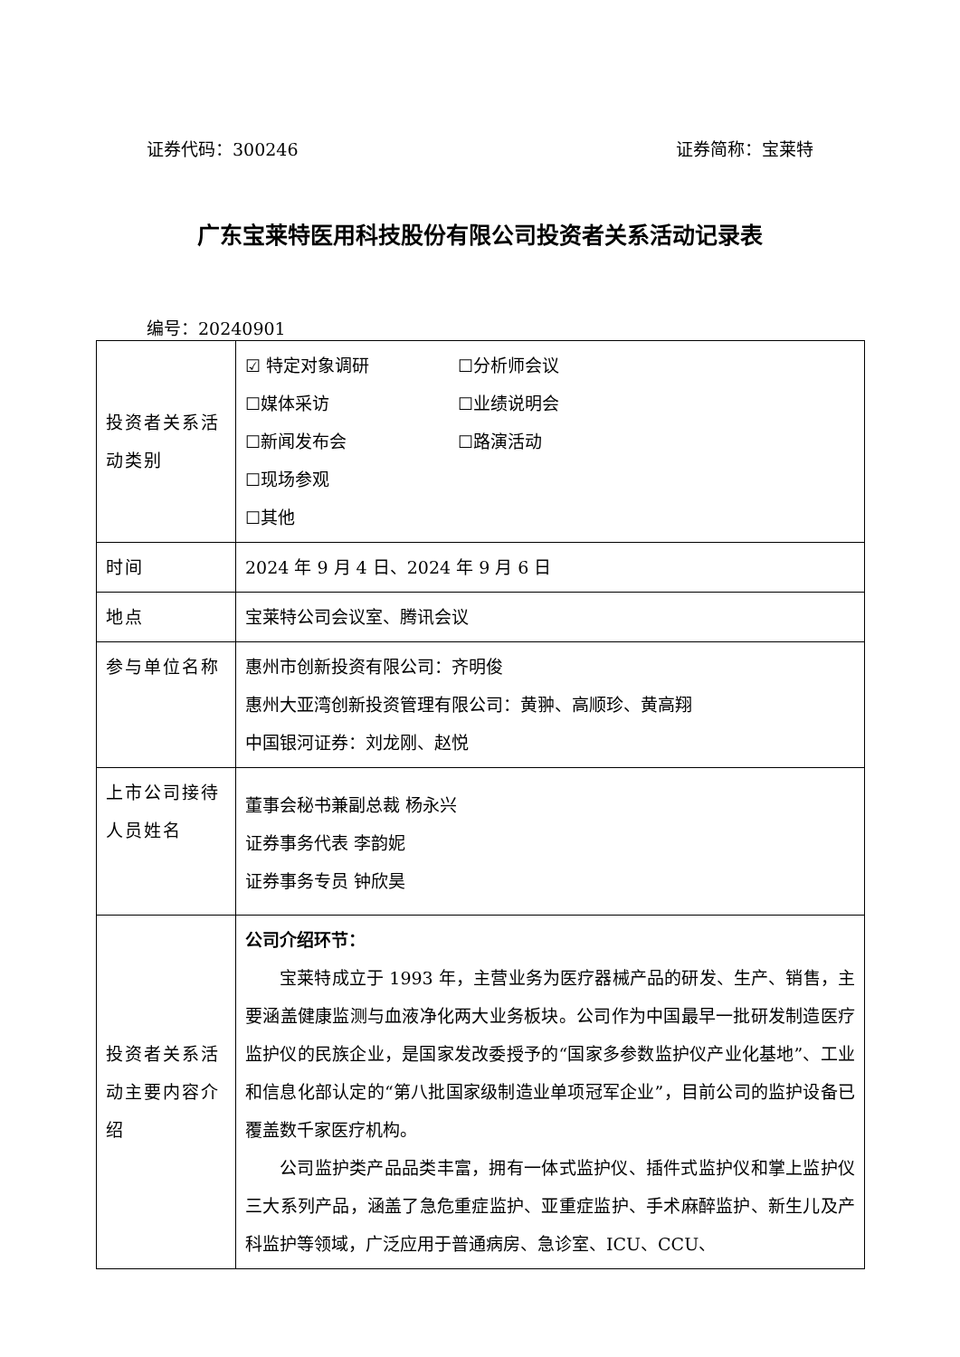证券代码：300246 证券简称：宝莱特
广东宝莱特医用科技股份有限公司投资者关系活动记录表
编号：20240901
| 投资者关系活动类别 | ☑ 特定对象调研 ☐分析师会议 ☐媒体采访 ☐业绩说明会 ☐新闻发布会 ☐路演活动 ☐现场参观 ☐其他 |
| 时间 | 2024 年 9 月 4 日、2024 年 9 月 6 日 |
| 地点 | 宝莱特公司会议室、腾讯会议 |
| 参与单位名称 | 惠州市创新投资有限公司：齐明俊 惠州大亚湾创新投资管理有限公司：黄翀、高顺珍、黄高翔 中国银河证券：刘龙刚、赵悦 |
| 上市公司接待人员姓名 | 董事会秘书兼副总裁 杨永兴 证券事务代表 李韵妮 证券事务专员 钟欣昊 |
| 投资者关系活动主要内容介绍 | 公司介绍环节： 宝莱特成立于 1993 年，主营业务为医疗器械产品的研发、生产、销售，主要涵盖健康监测与血液净化两大业务板块。公司作为中国最早一批研发制造医疗监护仪的民族企业，是国家发改委授予的“国家多参数监护仪产业化基地”、工业和信息化部认定的“第八批国家级制造业单项冠军企业”，目前公司的监护设备已覆盖数千家医疗机构。 公司监护类产品品类丰富，拥有一体式监护仪、插件式监护仪和掌上监护仪三大系列产品，涵盖了急危重症监护、亚重症监护、手术麻醉监护、新生儿及产科监护等领域，广泛应用于普通病房、急诊室、ICU、CCU、 |